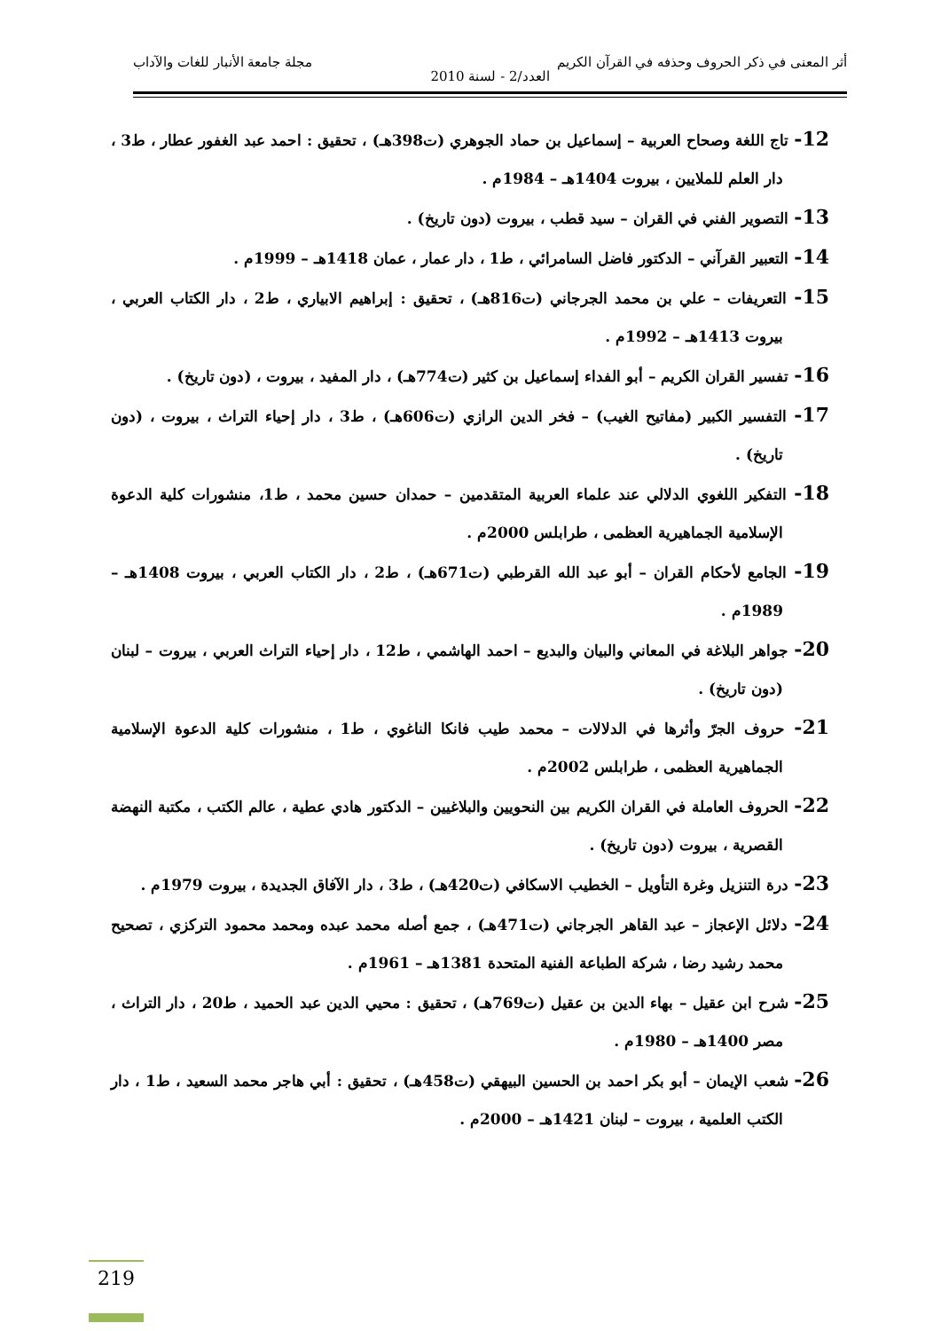أثر المعنى في ذكر الحروف وحذفه في القرآن الكريم مجلة جامعة الأنبار للغات والآداب
العدد/2 - لسنة 2010
12- تاج اللغة وصحاح العربية – إسماعيل بن حماد الجوهري (ت398هـ) ، تحقيق : احمد عبد الغفور عطار ، ط3 ، دار العلم للملايين ، بيروت 1404هـ – 1984م .
13- التصوير الفني في القران – سيد قطب ، بيروت (دون تاريخ) .
14- التعبير القرآني – الدكتور فاضل السامرائي ، ط1 ، دار عمار ، عمان 1418هـ – 1999م .
15- التعريفات – علي بن محمد الجرجاني (ت816هـ) ، تحقيق : إبراهيم الابياري ، ط2 ، دار الكتاب العربي ، بيروت 1413هـ – 1992م .
16- تفسير القران الكريم – أبو الفداء إسماعيل بن كثير (ت774هـ) ، دار المفيد ، بيروت ، (دون تاريخ) .
17- التفسير الكبير (مفاتيح الغيب) – فخر الدين الرازي (ت606هـ) ، ط3 ، دار إحياء التراث ، بيروت ، (دون تاريخ) .
18- التفكير اللغوي الدلالي عند علماء العربية المتقدمين – حمدان حسين محمد ، ط1، منشورات كلية الدعوة الإسلامية الجماهيرية العظمى ، طرابلس 2000م .
19- الجامع لأحكام القران – أبو عبد الله القرطبي (ت671هـ) ، ط2 ، دار الكتاب العربي ، بيروت 1408هـ – 1989م .
20- جواهر البلاغة في المعاني والبيان والبديع – احمد الهاشمي ، ط12 ، دار إحياء التراث العربي ، بيروت – لبنان (دون تاريخ) .
21- حروف الجرّ وأثرها في الدلالات – محمد طيب فانكا الناغوي ، ط1 ، منشورات كلية الدعوة الإسلامية الجماهيرية العظمى ، طرابلس 2002م .
22- الحروف العاملة في القران الكريم بين النحويين والبلاغيين – الدكتور هادي عطية ، عالم الكتب ، مكتبة النهضة القصرية ، بيروت (دون تاريخ) .
23- درة التنزيل وغرة التأويل – الخطيب الاسكافي (ت420هـ) ، ط3 ، دار الآفاق الجديدة ، بيروت 1979م .
24- دلائل الإعجاز – عبد القاهر الجرجاني (ت471هـ) ، جمع أصله محمد عبده ومحمد محمود التركزي ، تصحيح محمد رشيد رضا ، شركة الطباعة الفنية المتحدة 1381هـ – 1961م .
25- شرح ابن عقيل – بهاء الدين بن عقيل (ت769هـ) ، تحقيق : محيي الدين عبد الحميد ، ط20 ، دار التراث ، مصر 1400هـ – 1980م .
26- شعب الإيمان – أبو بكر احمد بن الحسين البيهقي (ت458هـ) ، تحقيق : أبي هاجر محمد السعيد ، ط1 ، دار الكتب العلمية ، بيروت – لبنان 1421هـ – 2000م .
219